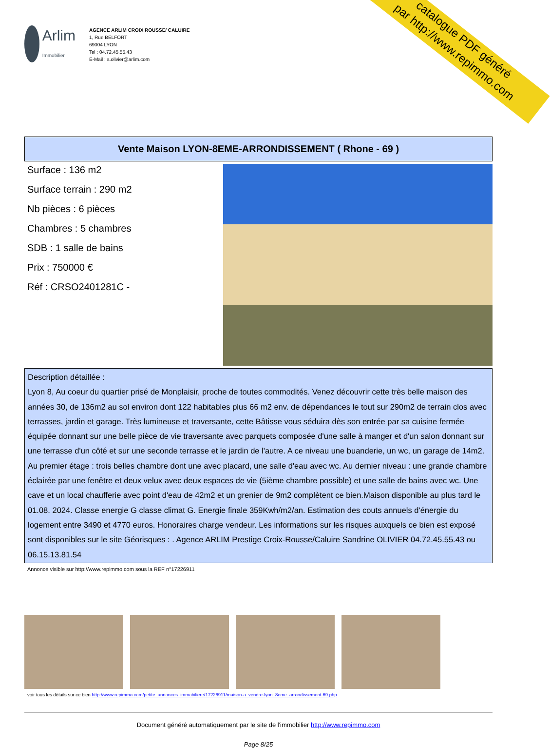catalogue PDF généré
par http://www.repimmo.com
Arlim
Immobilier
AGENCE ARLIM CROIX ROUSSE/ CALUIRE
1, Rue BELFORT
69004 LYON
Tel : 04.72.45.55.43
E-Mail : s.olivier@arlim.com
Vente Maison LYON-8EME-ARRONDISSEMENT ( Rhone - 69 )
Surface : 136 m2
Surface terrain : 290 m2
Nb pièces : 6 pièces
Chambres : 5 chambres
SDB : 1 salle de bains
Prix : 750000 €
Réf : CRSO2401281C -
Description détaillée :
Lyon 8, Au coeur du quartier prisé de Monplaisir, proche de toutes commodités. Venez découvrir cette très belle maison des années 30, de 136m2 au sol environ dont 122 habitables plus 66 m2 env. de dépendances le tout sur 290m2 de terrain clos avec terrasses, jardin et garage. Très lumineuse et traversante, cette Bâtisse vous séduira dès son entrée par sa cuisine fermée équipée donnant sur une belle pièce de vie traversante avec parquets composée d'une salle à manger et d'un salon donnant sur une terrasse d'un côté et sur une seconde terrasse et le jardin de l'autre. A ce niveau une buanderie, un wc, un garage de 14m2. Au premier étage : trois belles chambre dont une avec placard, une salle d'eau avec wc. Au dernier niveau : une grande chambre éclairée par une fenêtre et deux velux avec deux espaces de vie (5ième chambre possible) et une salle de bains avec wc. Une cave et un local chaufferie avec point d'eau de 42m2 et un grenier de 9m2 complètent ce bien.Maison disponible au plus tard le 01.08. 2024. Classe energie G classe climat G. Energie finale 359Kwh/m2/an. Estimation des couts annuels d'énergie du logement entre 3490 et 4770 euros. Honoraires charge vendeur. Les informations sur les risques auxquels ce bien est exposé sont disponibles sur le site Géorisques : . Agence ARLIM Prestige Croix-Rousse/Caluire Sandrine OLIVIER 04.72.45.55.43 ou 06.15.13.81.54
Annonce visible sur http://www.repimmo.com sous la REF n°17226911
voir tous les détails sur ce bien http://www.repimmo.com/petite_annonces_immobiliere/17226911/maison-a_vendre-lyon_8eme_arrondissement-69.php
Document généré automatiquement par le site de l'immobilier http://www.repimmo.com
Page 8/25